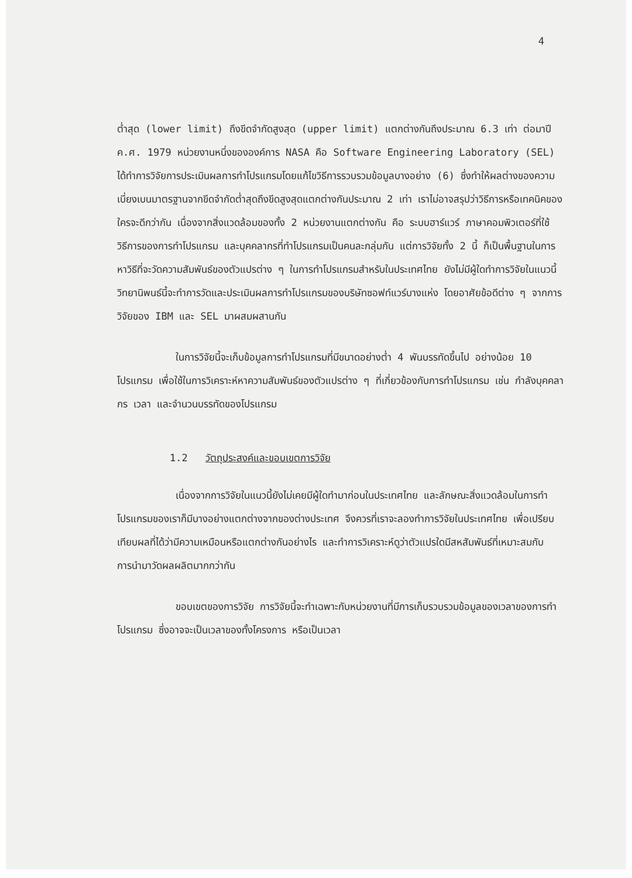4
ต่ำสุด (lower limit) ถึงขีดจำกัดสูงสุด (upper limit) แตกต่างกันถึงประมาณ 6.3 เท่า ต่อมาปี ค.ศ. 1979 หน่วยงานหนึ่งขององค์การ NASA คือ Software Engineering Laboratory (SEL) ได้ทำการวิจัยการประเมินผลการทำโปรแกรมโดยแก้ไขวิธีการรวบรวมข้อมูลบางอย่าง (6) ซึ่งทำให้ผลต่างของความเบี่ยงเบนมาตรฐานจากขีดจำกัดต่ำสุดถึงขีดสูงสุดแตกต่างกันประมาณ 2 เท่า เราไม่อาจสรุปว่าวิธีการหรือเทคนิคของใครจะดีกว่ากัน เนื่องจากสิ่งแวดล้อมของทั้ง 2 หน่วยงานแตกต่างกัน คือ ระบบฮาร์แวร์ ภาษาคอมพิวเตอร์ที่ใช้ วิธีการของการทำโปรแกรม และบุคคลากรที่ทำโปรแกรมเป็นคนละกลุ่มกัน แต่การวิจัยทั้ง 2 นี้ ก็เป็นพื้นฐานในการหาวิธีที่จะวัดความสัมพันธ์ของตัวแปรต่าง ๆ ในการทำโปรแกรมสำหรับในประเทศไทย ยังไม่มีผู้ใดทำการวิจัยในแนวนี้ วิทยานิพนธ์นี้จะทำการวัดและประเมินผลการทำโปรแกรมของบริษัทซอฟท์แวร์บางแห่ง โดยอาศัยข้อดีต่าง ๆ จากการวิจัยของ IBM และ SEL มาผสมผสานกัน
ในการวิจัยนี้จะเก็บข้อมูลการทำโปรแกรมที่มีขนาดอย่างต่ำ 4 พันบรรทัดขึ้นไป อย่างน้อย 10 โปรแกรม เพื่อใช้ในการวิเคราะห์หาความสัมพันธ์ของตัวแปรต่าง ๆ ที่เกี่ยวข้องกับการทำโปรแกรม เช่น กำลังบุคคลากร เวลา และจำนวนบรรทัดของโปรแกรม
1.2 วัตถุประสงค์และขอบเขตการวิจัย
เนื่องจากการวิจัยในแนวนี้ยังไม่เคยมีผู้ใดทำมาก่อนในประเทศไทย และลักษณะสิ่งแวดล้อมในการทำโปรแกรมของเราก็มีบางอย่างแตกต่างจากของต่างประเทศ จึงควรที่เราจะลองทำการวิจัยในประเทศไทย เพื่อเปรียบเทียบผลที่ได้ว่ามีความเหมือนหรือแตกต่างกันอย่างไร และทำการวิเคราะห์ดูว่าตัวแปรใดมีสหสัมพันธ์ที่เหมาะสมกับการนำมาวัดผลผลิตมากกว่ากัน
ขอบเขตของการวิจัย การวิจัยนี้จะทำเฉพาะกับหน่วยงานที่มีการเก็บรวบรวมข้อมูลของเวลาของการทำโปรแกรม ซึ่งอาจจะเป็นเวลาของทั้งโครงการ หรือเป็นเวลา